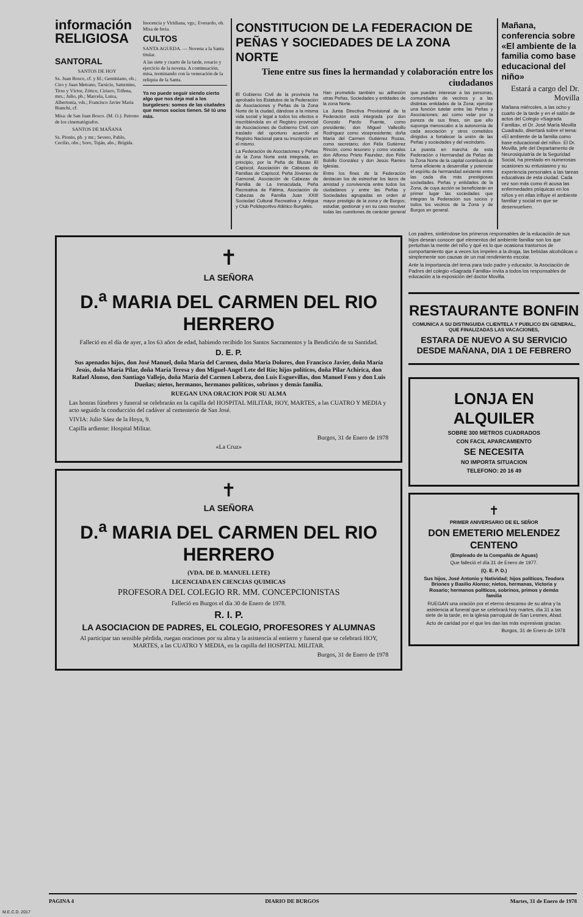información RELIGIOSA
SANTORAL
SANTOS DE HOY
Ss. Juan Bosco, cf. y fd.; Geminiano, ob.; Ciro y Juan Metrano, Tarsicio, Saturnino, Tirso y Víctor, Zótico, Ciriaco, Trifena, mrs.; Julio, pb.; Marcela, Luisa, Albertonia, vds.; Francisco Javier María Bianchi, cf.
Misa: de San Juan Bosco. (M. O.). Patrono de los cinematógrafos.
SANTOS DE MAÑANA
Ss. Pionio, pb. y mr.; Severo, Pablo, Cecilio, obs.; Soro, Tuján, abs.; Brígida.
Inocencia y Viridiana, vgs.; Everardo, ob. Misa de feria.
CULTOS
SANTA AGUEDA. — Novena a la Santa titular.
A las siete y cuarto de la tarde, rosario y ejercicio de la novena. A continuación, misa, terminando con la veneración de la reliquia de la Santa.
Ya no puede seguir siendo cierto algo que nos deja mal a los burgaleses: somos de las ciudades que menos socios tienen. Sé tú uno más.
CONSTITUCION DE LA FEDERACION DE PEÑAS Y SOCIEDADES DE LA ZONA NORTE
Tiene entre sus fines la hermandad y colaboración entre los ciudadanos
El Gobierno Civil de la provincia ha aprobado los Estatutos de la Federación de Asociaciones y Peñas de la Zona Norte de la ciudad, dándose a la misma vida social y legal a todos los efectos e inscribiéndola en el Registro provincial de Asociaciones de Gobierno Civil, con traslado del oportuno acuerdo al Registro Nacional para su inscripción en el mismo.
La Federación de Asociaciones y Peñas de la Zona Norte está integrada, en principio, por la Peña de Blusas El Capiscol, Asociación de Cabezas de Familias de Capiscol, Peña Jóvenes de Gamonal, Asociación de Cabezas de Familia de La Inmaculada, Peña Recreativa de Fátima, Asociación de Cabezas de Familia Juan XXIII Sociedad Cultural Recreativa y Antigua y Club Polideportivo Atlético Burgalés.
Han prometido también su adhesión otras Peñas, Sociedades y entidades de la zona Norte.
La Junta Directiva Provisional de la Federación está integrada por don Gonzalo Pardo Fuente, como presidente; don Miguel Vallecillo Rodríguez como vicepresidente; doña María del Carmen Gutiérrez Rozas, como secretario; don Félix Gutiérrez Rincón, como tesorero y como vocales don Alfonso Prieto Faundez, don Félix Bobillo González y don Jesús Ramiro Iglesias.
Entre los fines de la Federación destacan los de estrechar los lazos de amistad y convivencia entre todos los ciudadanos y entre las Peñas y Sociedades agrupadas en orden al mayor prestigio de la zona y de Burgos; estudiar, gestionar y en su caso resolver todas las cuestiones de carácter general que puedan interesar a las personas, comunidades de vecinos y a las distintas entidades de la Zona; ejercitar una función tutelar entre las Peñas y Asociaciones; así como velar por la pureza de sus fines, sin que ello suponga menoscabo a la autonomía de cada asociación y otros cometidos dirigidos a fortalecer la unión de las Peñas y sociedades y del vecindario.
La puesta en marcha de esta Federación o Hermandad de Peñas de la Zona Norte de la capital contribuirá de forma eficiente a desarrollar y potenciar el espíritu de hermandad existente entre las cada día más prestigiosas sociedades. Peñas y entidades de la Zona, de cuya acción se beneficiarán en primer lugar las sociedades que integran la Federación sus socios y todos los vecinos de la Zona y de Burgos en general.
Mañana, conferencia sobre «El ambiente de la familia como base educacional del niño»
Estará a cargo del Dr. Movilla
Mañana miércoles, a las ocho y cuarto de la tarde y en el salón de actos del Colegio «Sagrada Familia», el Dr. José María Movilla Cuadrado, disertará sobre el tema: «El ambiente de la familia como base educacional del niño». El Dr. Movilla, jefe del Departamento de Neurosiquiatría de la Seguridad Social, ha prestado en numerosas ocasiones su entusiasmo y su experiencia personales a las tareas educativas de esta ciudad. Cada vez son más como él acusa las enfermedades psíquicas en los niños y en ellas influye el ambiente familiar y social en que se desenvuelven.
✝
LA SEÑORA
D.<sup>a</sup> MARIA DEL CARMEN DEL RIO HERRERO
Falleció en el día de ayer, a los 63 años de edad, habiendo recibido los Santos Sacramentos y la Bendición de su Santidad.
D. E. P.
Sus apenados hijos, don José Manuel, doña María del Carmen, doña María Dolores, don Francisco Javier, doña María Jesús, doña María Pilar, doña María Teresa y don Miguel-Angel Lete del Río; hijos políticos, doña Pilar Achirica, don Rafael Alonso, don Santiago Vallejo, doña María del Carmen Lobera, don Luis Esguevillas, don Manuel Fons y don Luis Dueñas; nietos, hermanos, hermanos políticos, sobrinos y demás familia.
RUEGAN UNA ORACION POR SU ALMA
Las honras fúnebres y funeral se celebrarán en la capilla del HOSPITAL MILITAR, HOY, MARTES, a las CUATRO Y MEDIA y acto seguido la conducción del cadáver al cementerio de San José.
VIVIA: Julio Sáez de la Hoya, 9.
Capilla ardiente: Hospital Militar.
Burgos, 31 de Enero de 1978
«La Cruz»
✝
LA SEÑORA
D.<sup>a</sup> MARIA DEL CARMEN DEL RIO HERRERO
(VDA. DE D. MANUEL LETE)
LICENCIADA EN CIENCIAS QUIMICAS
PROFESORA DEL COLEGIO RR. MM. CONCEPCIONISTAS
Falleció en Burgos el día 30 de Enero de 1978.
R. I. P.
LA ASOCIACION DE PADRES, EL COLEGIO, PROFESORES Y ALUMNAS
Al participar tan sensible pérdida, ruegan oraciones por su alma y la asistencia al entierro y funeral que se celebrará HOY, MARTES, a las CUATRO Y MEDIA, en la capilla del HOSPITAL MILITAR.
Burgos, 31 de Enero de 1978
Los padres, sintiéndose los primeros responsables de la educación de sus hijos desean conocer qué elementos del ambiente familiar son los que perturban la mente del niño y qué es lo que ocasiona trastornos de comportamiento que a veces los impelen a la droga, las bebidas alcohólicas o simplemente son causas de un mal rendimiento escolar.
Ante la importancia del tema para todo padre y educador, la Asociación de Padres del colegio «Sagrada Familia» invita a todos los responsables de educación a la exposición del doctor Movilla.
RESTAURANTE BONFIN
COMUNICA A SU DISTINGUIDA CLIENTELA Y PUBLICO EN GENERAL, QUE FINALIZADAS LAS VACACIONES,
ESTARA DE NUEVO A SU SERVICIO DESDE MAÑANA, DIA 1 DE FEBRERO
LONJA EN ALQUILER
SOBRE 300 METROS CUADRADOS
CON FACIL APARCAMIENTO
SE NECESITA
NO IMPORTA SITUACION
TELEFONO: 20 16 49
✝
PRIMER ANIVERSARIO DE EL SEÑOR
DON EMETERIO MELENDEZ CENTENO
(Empleado de la Compañía de Aguas)
Que falleció el día 31 de Enero de 1977.
(Q. E. P. D.)
Sus hijos, José Antonio y Natividad; hijos políticos, Teodora Briones y Basilio Alonso; nietos, hermanas, Victoria y Rosario; hermanos políticos, sobrinos, primos y demás familia
RUEGAN una oración por el eterno descanso de su alma y la asistencia al funeral que se celebrará hoy martes, día 31 a las siete de la tarde, en la iglesia parroquial de San Lesmes, Abad.
Acto de caridad por el que les dan las más expresivas gracias.
Burgos, 31 de Enero de 1978
PAGINA 4 DIARIO DE BURGOS Martes, 31 de Enero de 1978
M.E.C.D. 2017